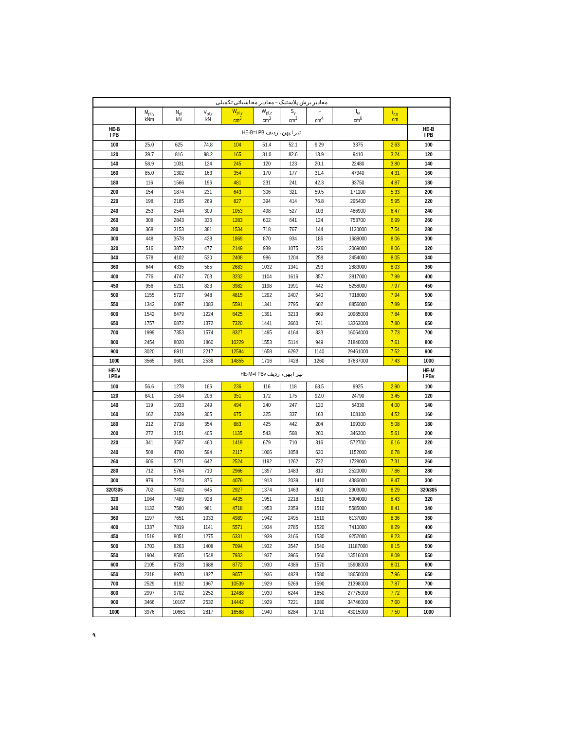| مقادیر برش پلاستیک – مقادیر محاسباتی تکمیلی | | | | | | | | | | |
| --- | --- | --- | --- | --- | --- | --- | --- | --- | --- | --- |
| | M<sub>pl,y</sub> kNm | N<sub>pl</sub> kN | V<sub>pl,z</sub> kN | W<sub>pl,y</sub> cm<sup>3</sup> | W<sub>pl,z</sub> cm<sup>3</sup> | S<sub>y</sub> cm<sup>3</sup> | I<sub>T</sub> cm<sup>4</sup> | I<sub>ω</sub> cm<sup>6</sup> | i<sub>z,g</sub> cm | |
| HE-B I PB | تیر I پهن، ردیف HE-B=I PB | | | | | | | | | HE-B I PB |
| 100 | 25.0 | 625 | 74.8 | 104 | 51.4 | 52.1 | 9.29 | 3375 | 2.63 | 100 |
| 120 | 39.7 | 816 | 98.2 | 165 | 81.0 | 82.6 | 13.9 | 9410 | 3.24 | 120 |
| 140 | 58.9 | 1031 | 124 | 245 | 120 | 123 | 20.1 | 22480 | 3.80 | 140 |
| 160 | 85.0 | 1302 | 163 | 354 | 170 | 177 | 31.4 | 47940 | 4.31 | 160 |
| 180 | 116 | 1566 | 196 | 481 | 231 | 241 | 42.3 | 93750 | 4.87 | 180 |
| 200 | 154 | 1874 | 231 | 643 | 306 | 321 | 59.5 | 171100 | 5.33 | 200 |
| 220 | 198 | 2185 | 269 | 827 | 394 | 414 | 76.8 | 295400 | 5.95 | 220 |
| 240 | 253 | 2544 | 309 | 1053 | 498 | 527 | 103 | 486900 | 6.47 | 240 |
| 260 | 308 | 2843 | 336 | 1283 | 602 | 641 | 124 | 753700 | 6.99 | 260 |
| 280 | 368 | 3153 | 381 | 1534 | 718 | 767 | 144 | 1130000 | 7.54 | 280 |
| 300 | 448 | 3578 | 428 | 1869 | 870 | 934 | 186 | 1688000 | 8.06 | 300 |
| 320 | 516 | 3872 | 477 | 2149 | 939 | 1075 | 226 | 2069000 | 8.06 | 320 |
| 340 | 578 | 4102 | 530 | 2408 | 986 | 1204 | 258 | 2454000 | 8.05 | 340 |
| 360 | 644 | 4335 | 585 | 2683 | 1032 | 1341 | 293 | 2883000 | 8.03 | 360 |
| 400 | 776 | 4747 | 703 | 3232 | 1104 | 1616 | 357 | 3817000 | 7.99 | 400 |
| 450 | 956 | 5231 | 823 | 3982 | 1198 | 1991 | 442 | 5258000 | 7.97 | 450 |
| 500 | 1155 | 5727 | 948 | 4815 | 1292 | 2407 | 540 | 7018000 | 7.94 | 500 |
| 550 | 1342 | 6097 | 1083 | 5591 | 1341 | 2795 | 602 | 8856000 | 7.89 | 550 |
| 600 | 1542 | 6479 | 1224 | 6425 | 1391 | 3213 | 669 | 10965000 | 7.84 | 600 |
| 650 | 1757 | 6872 | 1372 | 7320 | 1441 | 3660 | 741 | 13363000 | 7.80 | 650 |
| 700 | 1999 | 7353 | 1574 | 8327 | 1495 | 4164 | 833 | 16064000 | 7.73 | 700 |
| 800 | 2454 | 8020 | 1860 | 10229 | 1553 | 5114 | 949 | 21840000 | 7.61 | 800 |
| 900 | 3020 | 8911 | 2217 | 12584 | 1658 | 6292 | 1140 | 29461000 | 7.52 | 900 |
| 1000 | 3565 | 9601 | 2538 | 14855 | 1716 | 7428 | 1260 | 37637000 | 7.43 | 1000 |
| HE-M I PBv | تیر I پهن، ردیف HE-M=I PBv | | | | | | | | | HE-M I PBv |
| 100 | 56.6 | 1278 | 166 | 236 | 116 | 118 | 68.5 | 9925 | 2.90 | 100 |
| 120 | 84.1 | 1594 | 206 | 351 | 172 | 175 | 92.0 | 24790 | 3.45 | 120 |
| 140 | 119 | 1933 | 249 | 494 | 240 | 247 | 120 | 54330 | 4.00 | 140 |
| 160 | 162 | 2329 | 305 | 675 | 325 | 337 | 163 | 108100 | 4.52 | 160 |
| 180 | 212 | 2718 | 354 | 883 | 425 | 442 | 204 | 199300 | 5.08 | 180 |
| 200 | 272 | 3151 | 405 | 1135 | 543 | 568 | 260 | 346300 | 5.61 | 200 |
| 220 | 341 | 3587 | 460 | 1419 | 679 | 710 | 316 | 572700 | 6.16 | 220 |
| 240 | 508 | 4790 | 594 | 2117 | 1006 | 1058 | 630 | 1152000 | 6.78 | 240 |
| 260 | 606 | 5271 | 642 | 2524 | 1192 | 1262 | 722 | 1728000 | 7.31 | 260 |
| 280 | 712 | 5764 | 710 | 2966 | 1397 | 1483 | 810 | 2520000 | 7.86 | 280 |
| 300 | 979 | 7274 | 876 | 4078 | 1913 | 2039 | 1410 | 4386000 | 8.47 | 300 |
| 320/305 | 702 | 5402 | 645 | 2927 | 1374 | 1463 | 600 | 2903000 | 8.29 | 320/305 |
| 320 | 1064 | 7489 | 928 | 4435 | 1951 | 2218 | 1510 | 5004000 | 8.43 | 320 |
| 340 | 1132 | 7580 | 981 | 4718 | 1953 | 2359 | 1510 | 5585000 | 8.41 | 340 |
| 360 | 1197 | 7651 | 1033 | 4989 | 1942 | 2495 | 1510 | 6137000 | 8.36 | 360 |
| 400 | 1337 | 7819 | 1141 | 5571 | 1934 | 2785 | 1520 | 7410000 | 8.29 | 400 |
| 450 | 1519 | 8051 | 1275 | 6331 | 1939 | 3166 | 1530 | 9252000 | 8.23 | 450 |
| 500 | 1703 | 8263 | 1408 | 7094 | 1932 | 3547 | 1540 | 11187000 | 8.15 | 500 |
| 550 | 1904 | 8505 | 1548 | 7933 | 1937 | 3966 | 1560 | 13516000 | 8.09 | 550 |
| 600 | 2105 | 8728 | 1688 | 8772 | 1930 | 4386 | 1570 | 15908000 | 8.01 | 600 |
| 650 | 2318 | 8970 | 1827 | 9657 | 1936 | 4828 | 1580 | 18650000 | 7.96 | 650 |
| 700 | 2529 | 9192 | 1967 | 10539 | 1929 | 5269 | 1590 | 21398000 | 7.87 | 700 |
| 800 | 2997 | 9702 | 2252 | 12488 | 1930 | 6244 | 1650 | 27775000 | 7.72 | 800 |
| 900 | 3466 | 10167 | 2532 | 14442 | 1929 | 7221 | 1680 | 34746000 | 7.60 | 900 |
| 1000 | 3976 | 10661 | 2817 | 16568 | 1940 | 8284 | 1710 | 43015000 | 7.50 | 1000 |
۹